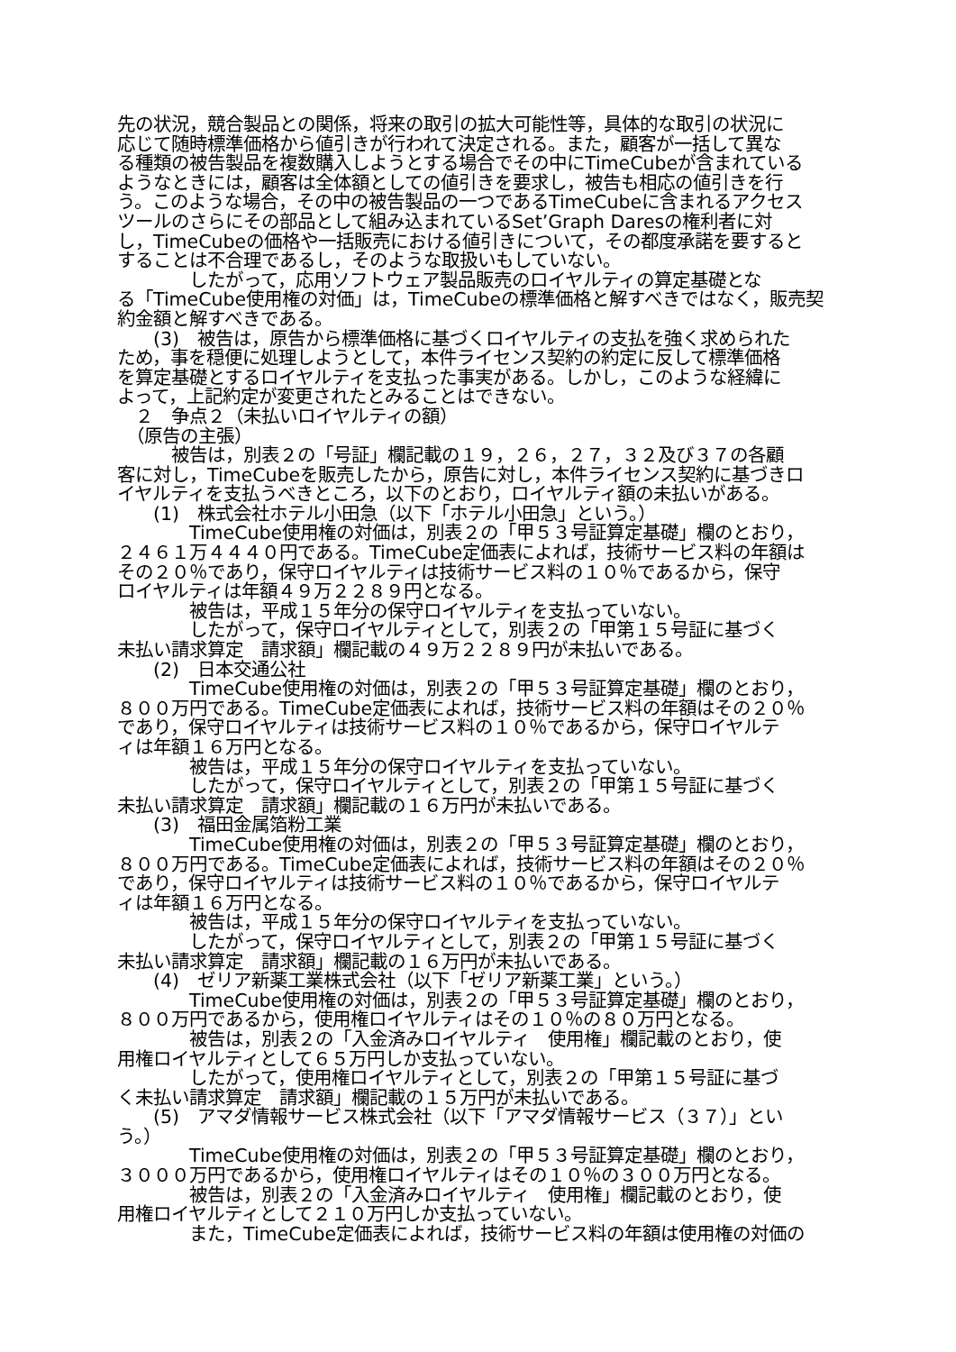先の状況，競合製品との関係，将来の取引の拡大可能性等，具体的な取引の状況に
応じて随時標準価格から値引きが行われて決定される。また，顧客が一括して異な
る種類の被告製品を複数購入しようとする場合でその中にTimeCubeが含まれている
ようなときには，顧客は全体額としての値引きを要求し，被告も相応の値引きを行
う。このような場合，その中の被告製品の一つであるTimeCubeに含まれるアクセス
ツールのさらにその部品として組み込まれているSet’Graph Daresの権利者に対
し，TimeCubeの価格や一括販売における値引きについて，その都度承諾を要すると
することは不合理であるし，そのような取扱いもしていない。
　　　　したがって，応用ソフトウェア製品販売のロイヤルティの算定基礎とな
る「TimeCube使用権の対価」は，TimeCubeの標準価格と解すべきではなく，販売契
約金額と解すべきである。
　　(3)　被告は，原告から標準価格に基づくロイヤルティの支払を強く求められた
ため，事を穏便に処理しようとして，本件ライセンス契約の約定に反して標準価格
を算定基礎とするロイヤルティを支払った事実がある。しかし，このような経緯に
よって，上記約定が変更されたとみることはできない。
　２　争点２（未払いロイヤルティの額）
　（原告の主張）
　　　被告は，別表２の「号証」欄記載の１９，２６，２７，３２及び３７の各顧
客に対し，TimeCubeを販売したから，原告に対し，本件ライセンス契約に基づきロ
イヤルティを支払うべきところ，以下のとおり，ロイヤルティ額の未払いがある。
　　(1)　株式会社ホテル小田急（以下「ホテル小田急」という。）
　　　　TimeCube使用権の対価は，別表２の「甲５３号証算定基礎」欄のとおり，
２４６１万４４４０円である。TimeCube定価表によれば，技術サービス料の年額は
その２０％であり，保守ロイヤルティは技術サービス料の１０％であるから，保守
ロイヤルティは年額４９万２２８９円となる。
　　　　被告は，平成１５年分の保守ロイヤルティを支払っていない。
　　　　したがって，保守ロイヤルティとして，別表２の「甲第１５号証に基づく
未払い請求算定　請求額」欄記載の４９万２２８９円が未払いである。
　　(2)　日本交通公社
　　　　TimeCube使用権の対価は，別表２の「甲５３号証算定基礎」欄のとおり，
８００万円である。TimeCube定価表によれば，技術サービス料の年額はその２０％
であり，保守ロイヤルティは技術サービス料の１０％であるから，保守ロイヤルテ
ィは年額１６万円となる。
　　　　被告は，平成１５年分の保守ロイヤルティを支払っていない。
　　　　したがって，保守ロイヤルティとして，別表２の「甲第１５号証に基づく
未払い請求算定　請求額」欄記載の１６万円が未払いである。
　　(3)　福田金属箔粉工業
　　　　TimeCube使用権の対価は，別表２の「甲５３号証算定基礎」欄のとおり，
８００万円である。TimeCube定価表によれば，技術サービス料の年額はその２０％
であり，保守ロイヤルティは技術サービス料の１０％であるから，保守ロイヤルテ
ィは年額１６万円となる。
　　　　被告は，平成１５年分の保守ロイヤルティを支払っていない。
　　　　したがって，保守ロイヤルティとして，別表２の「甲第１５号証に基づく
未払い請求算定　請求額」欄記載の１６万円が未払いである。
　　(4)　ゼリア新薬工業株式会社（以下「ゼリア新薬工業」という。）
　　　　TimeCube使用権の対価は，別表２の「甲５３号証算定基礎」欄のとおり，
８００万円であるから，使用権ロイヤルティはその１０％の８０万円となる。
　　　　被告は，別表２の「入金済みロイヤルティ　使用権」欄記載のとおり，使
用権ロイヤルティとして６５万円しか支払っていない。
　　　　したがって，使用権ロイヤルティとして，別表２の「甲第１５号証に基づ
く未払い請求算定　請求額」欄記載の１５万円が未払いである。
　　(5)　アマダ情報サービス株式会社（以下「アマダ情報サービス（３７）」とい
う。）
　　　　TimeCube使用権の対価は，別表２の「甲５３号証算定基礎」欄のとおり，
３０００万円であるから，使用権ロイヤルティはその１０％の３００万円となる。
　　　　被告は，別表２の「入金済みロイヤルティ　使用権」欄記載のとおり，使
用権ロイヤルティとして２１０万円しか支払っていない。
　　　　また，TimeCube定価表によれば，技術サービス料の年額は使用権の対価の